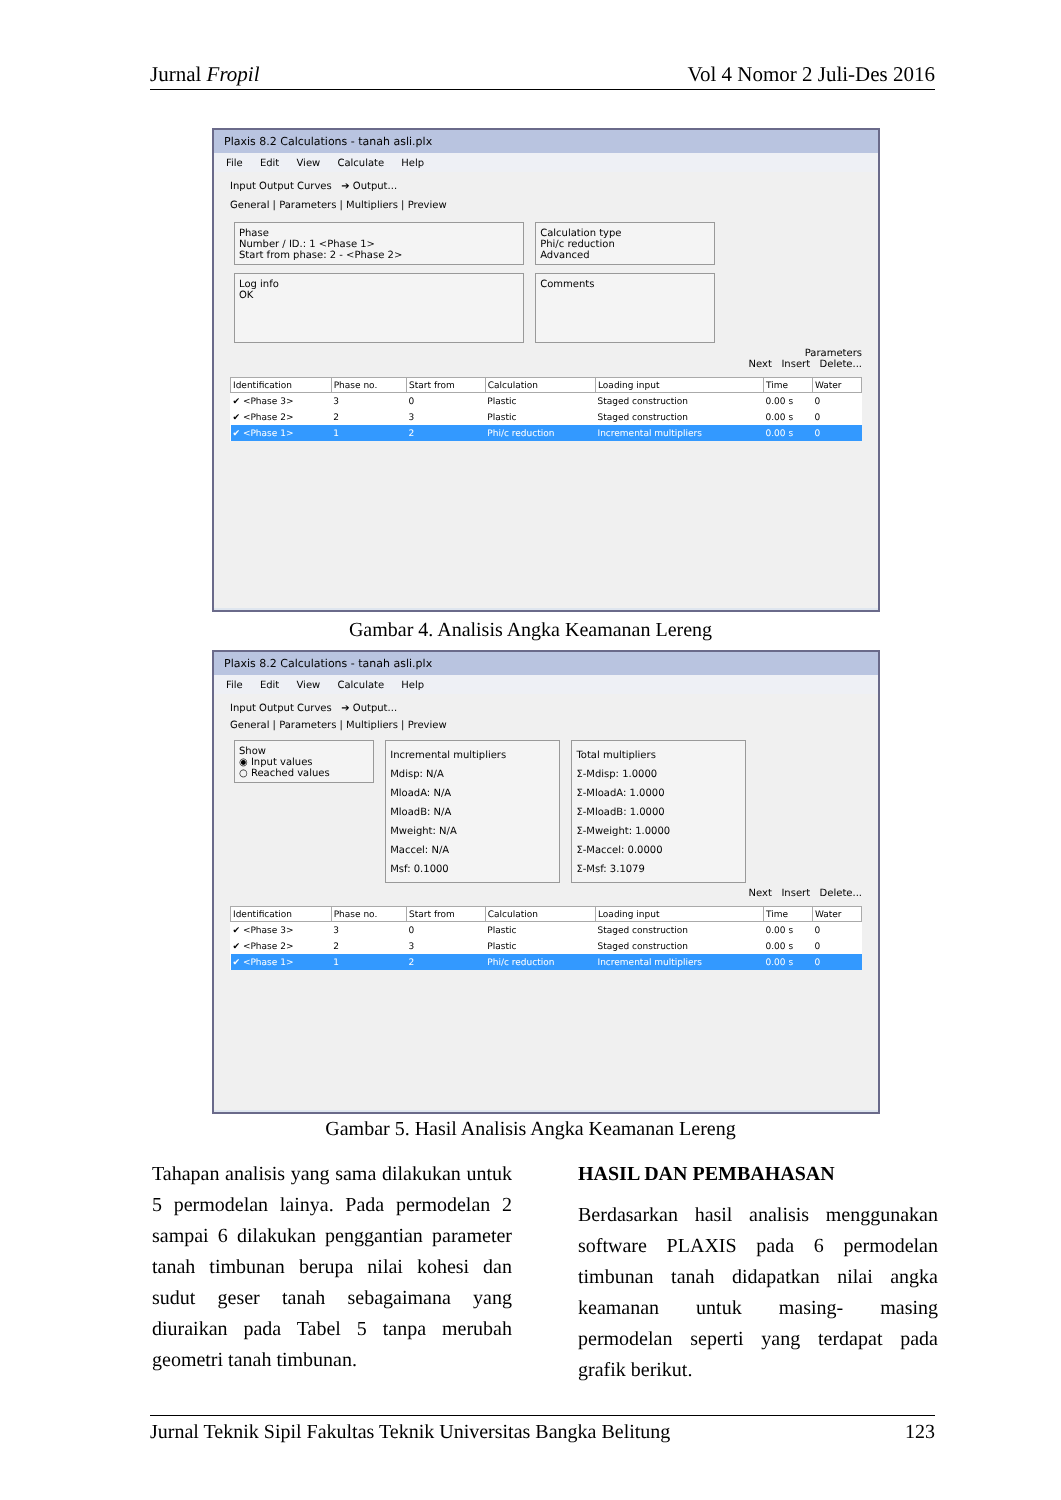Jurnal Fropil Vol 4 Nomor 2 Juli-Des 2016
Plaxis 8.2 Calculations - tanah asli.plx
File Edit View Calculate Help
Input Output Curves ➔ Output...
General | Parameters | Multipliers | Preview
Phase
Number / ID.: 1 <Phase 1>
Start from phase: 2 - <Phase 2>
Calculation type
Phi/c reduction
Advanced
Log info
OK
Comments
Parameters
Next Insert Delete...
| Identification | Phase no. | Start from | Calculation | Loading input | Time | Water |
| --- | --- | --- | --- | --- | --- | --- |
| ✔ <Phase 3> | 3 | 0 | Plastic | Staged construction | 0.00 s | 0 |
| ✔ <Phase 2> | 2 | 3 | Plastic | Staged construction | 0.00 s | 0 |
| ✔ <Phase 1> | 1 | 2 | Phi/c reduction | Incremental multipliers | 0.00 s | 0 |
Gambar 4. Analisis Angka Keamanan Lereng
Plaxis 8.2 Calculations - tanah asli.plx
File Edit View Calculate Help
Input Output Curves ➔ Output...
General | Parameters | Multipliers | Preview
Show
◉ Input values
○ Reached values
Incremental multipliers
Mdisp: N/A
MloadA: N/A
MloadB: N/A
Mweight: N/A
Maccel: N/A
Msf: 0.1000
Total multipliers
Σ-Mdisp: 1.0000
Σ-MloadA: 1.0000
Σ-MloadB: 1.0000
Σ-Mweight: 1.0000
Σ-Maccel: 0.0000
Σ-Msf: 3.1079
Next Insert Delete...
| Identification | Phase no. | Start from | Calculation | Loading input | Time | Water |
| --- | --- | --- | --- | --- | --- | --- |
| ✔ <Phase 3> | 3 | 0 | Plastic | Staged construction | 0.00 s | 0 |
| ✔ <Phase 2> | 2 | 3 | Plastic | Staged construction | 0.00 s | 0 |
| ✔ <Phase 1> | 1 | 2 | Phi/c reduction | Incremental multipliers | 0.00 s | 0 |
Gambar 5. Hasil Analisis Angka Keamanan Lereng
Tahapan analisis yang sama dilakukan untuk 5 permodelan lainya. Pada permodelan 2 sampai 6 dilakukan penggantian parameter tanah timbunan berupa nilai kohesi dan sudut geser tanah sebagaimana yang diuraikan pada Tabel 5 tanpa merubah geometri tanah timbunan.
HASIL DAN PEMBAHASAN
Berdasarkan hasil analisis menggunakan software PLAXIS pada 6 permodelan timbunan tanah didapatkan nilai angka keamanan untuk masing- masing permodelan seperti yang terdapat pada grafik berikut.
Jurnal Teknik Sipil Fakultas Teknik Universitas Bangka Belitung 123